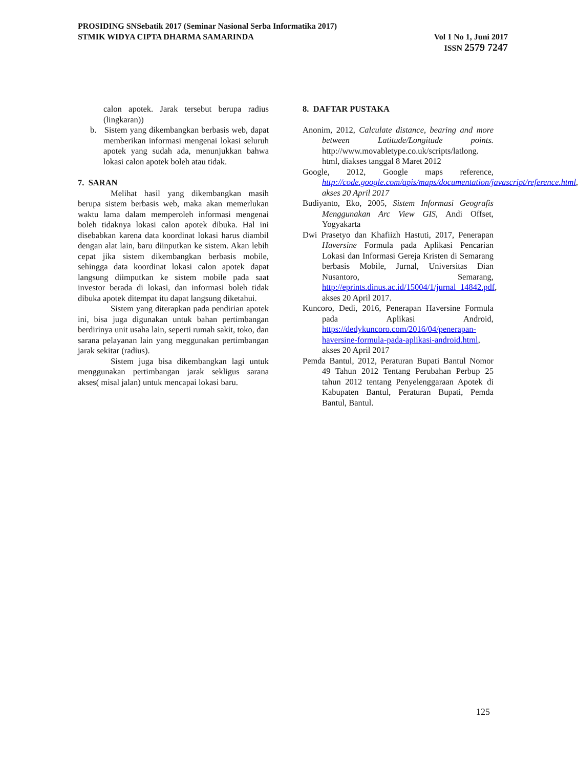PROSIDING SNSebatik 2017 (Seminar Nasional Serba Informatika 2017)
STMIK WIDYA CIPTA DHARMA SAMARINDA Vol 1 No 1, Juni 2017
ISSN 2579 7247
calon apotek. Jarak tersebut berupa radius (lingkaran))
b. Sistem yang dikembangkan berbasis web, dapat memberikan informasi mengenai lokasi seluruh apotek yang sudah ada, menunjukkan bahwa lokasi calon apotek boleh atau tidak.
7. SARAN
Melihat hasil yang dikembangkan masih berupa sistem berbasis web, maka akan memerlukan waktu lama dalam memperoleh informasi mengenai boleh tidaknya lokasi calon apotek dibuka. Hal ini disebabkan karena data koordinat lokasi harus diambil dengan alat lain, baru diinputkan ke sistem. Akan lebih cepat jika sistem dikembangkan berbasis mobile, sehingga data koordinat lokasi calon apotek dapat langsung diimputkan ke sistem mobile pada saat investor berada di lokasi, dan informasi boleh tidak dibuka apotek ditempat itu dapat langsung diketahui.
Sistem yang diterapkan pada pendirian apotek ini, bisa juga digunakan untuk bahan pertimbangan berdirinya unit usaha lain, seperti rumah sakit, toko, dan sarana pelayanan lain yang meggunakan pertimbangan jarak sekitar (radius).
Sistem juga bisa dikembangkan lagi untuk menggunakan pertimbangan jarak sekligus sarana akses( misal jalan) untuk mencapai lokasi baru.
8. DAFTAR PUSTAKA
Anonim, 2012, Calculate distance, bearing and more between Latitude/Longitude points. http://www.movabletype.co.uk/scripts/latlong. html, diakses tanggal 8 Maret 2012
Google, 2012, Google maps reference, http://code.google.com/apis/maps/documentation/javascript/reference.html, akses 20 April 2017
Budiyanto, Eko, 2005, Sistem Informasi Geografis Menggunakan Arc View GIS, Andi Offset, Yogyakarta
Dwi Prasetyo dan Khafiizh Hastuti, 2017, Penerapan Haversine Formula pada Aplikasi Pencarian Lokasi dan Informasi Gereja Kristen di Semarang berbasis Mobile, Jurnal, Universitas Dian Nusantoro, Semarang, http://eprints.dinus.ac.id/15004/1/jurnal_14842.pdf, akses 20 April 2017.
Kuncoro, Dedi, 2016, Penerapan Haversine Formula pada Aplikasi Android, https://dedykuncoro.com/2016/04/penerapan-haversine-formula-pada-aplikasi-android.html, akses 20 April 2017
Pemda Bantul, 2012, Peraturan Bupati Bantul Nomor 49 Tahun 2012 Tentang Perubahan Perbup 25 tahun 2012 tentang Penyelenggaraan Apotek di Kabupaten Bantul, Peraturan Bupati, Pemda Bantul, Bantul.
125